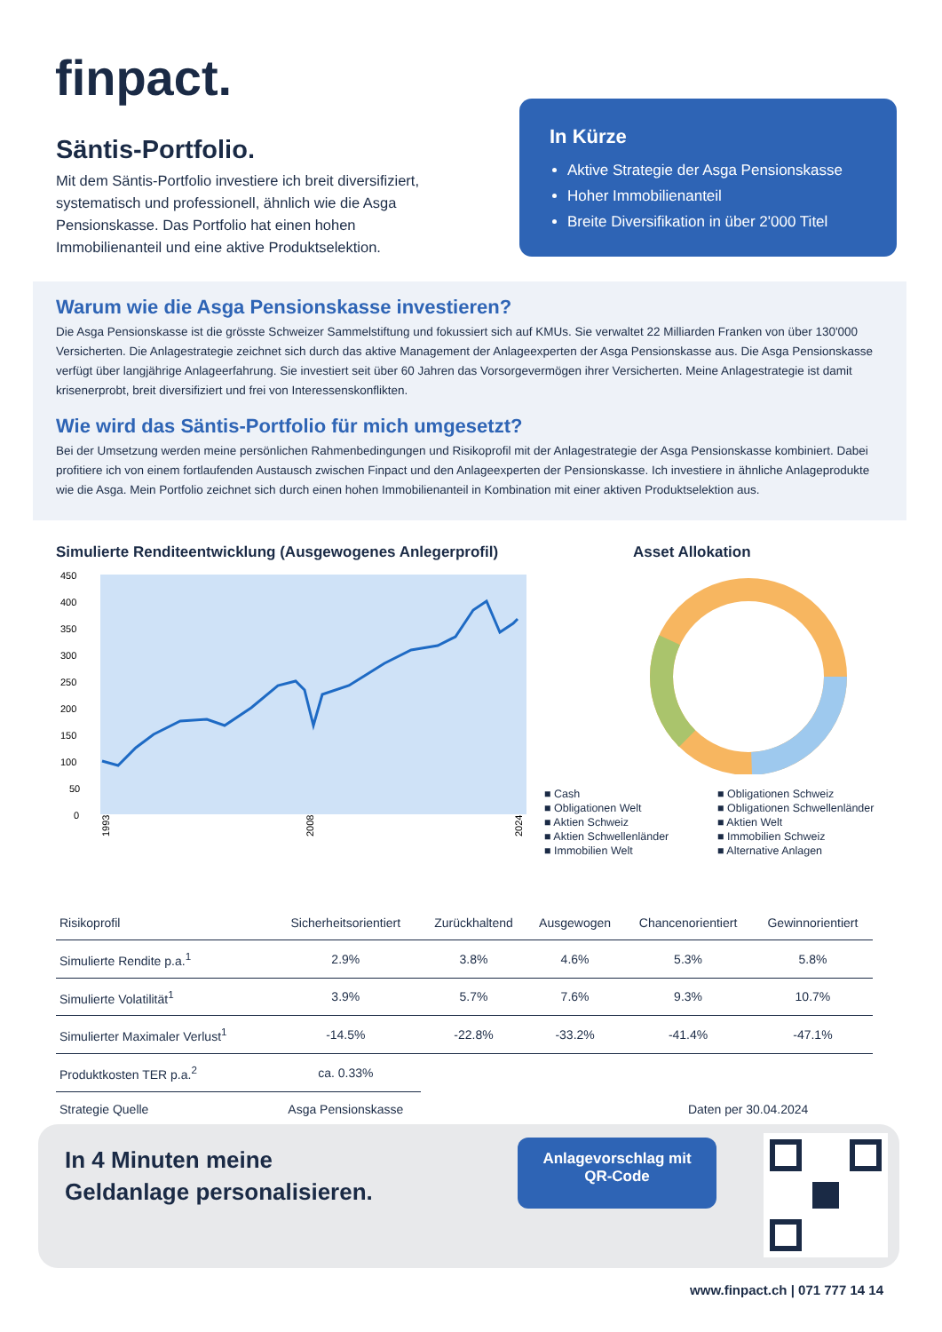finpact.
Säntis-Portfolio.
Mit dem Säntis-Portfolio investiere ich breit diversifiziert, systematisch und professionell, ähnlich wie die Asga Pensionskasse. Das Portfolio hat einen hohen Immobilienanteil und eine aktive Produktselektion.
In Kürze
Aktive Strategie der Asga Pensionskasse
Hoher Immobilienanteil
Breite Diversifikation in über 2'000 Titel
Warum wie die Asga Pensionskasse investieren?
Die Asga Pensionskasse ist die grösste Schweizer Sammelstiftung und fokussiert sich auf KMUs. Sie verwaltet 22 Milliarden Franken von über 130'000 Versicherten. Die Anlagestrategie zeichnet sich durch das aktive Management der Anlageexperten der Asga Pensionskasse aus. Die Asga Pensionskasse verfügt über langjährige Anlageerfahrung. Sie investiert seit über 60 Jahren das Vorsorgevermögen ihrer Versicherten. Meine Anlagestrategie ist damit krisenerprobt, breit diversifiziert und frei von Interessenskonflikten.
Wie wird das Säntis-Portfolio für mich umgesetzt?
Bei der Umsetzung werden meine persönlichen Rahmenbedingungen und Risikoprofil mit der Anlagestrategie der Asga Pensionskasse kombiniert. Dabei profitiere ich von einem fortlaufenden Austausch zwischen Finpact und den Anlageexperten der Pensionskasse. Ich investiere in ähnliche Anlageprodukte wie die Asga. Mein Portfolio zeichnet sich durch einen hohen Immobilienanteil in Kombination mit einer aktiven Produktselektion aus.
Simulierte Renditeentwicklung (Ausgewogenes Anlegerprofil)
450
400
350
300
250
200
150
100
50
0
1993
2008
2024
Asset Allokation
■ Cash ■ Obligationen Schweiz ■ Obligationen Welt ■ Obligationen Schwellenländer ■ Aktien Schweiz ■ Aktien Welt ■ Aktien Schwellenländer ■ Immobilien Schweiz ■ Immobilien Welt ■ Alternative Anlagen
| Risikoprofil | Sicherheitsorientiert | Zurückhaltend | Ausgewogen | Chancenorientiert | Gewinnorientiert |
| --- | --- | --- | --- | --- | --- |
| Simulierte Rendite p.a.<sup>1</sup> | 2.9% | 3.8% | 4.6% | 5.3% | 5.8% |
| Simulierte Volatilität<sup>1</sup> | 3.9% | 5.7% | 7.6% | 9.3% | 10.7% |
| Simulierter Maximaler Verlust<sup>1</sup> | -14.5% | -22.8% | -33.2% | -41.4% | -47.1% |
| Produktkosten TER p.a.<sup>2</sup> | ca. 0.33% | | | | |
| Strategie Quelle | Asga Pensionskasse | | | Daten per 30.04.2024 | |
In 4 Minuten meine
Geldanlage personalisieren.
Anlagevorschlag mit
QR-Code
www.finpact.ch | 071 777 14 14